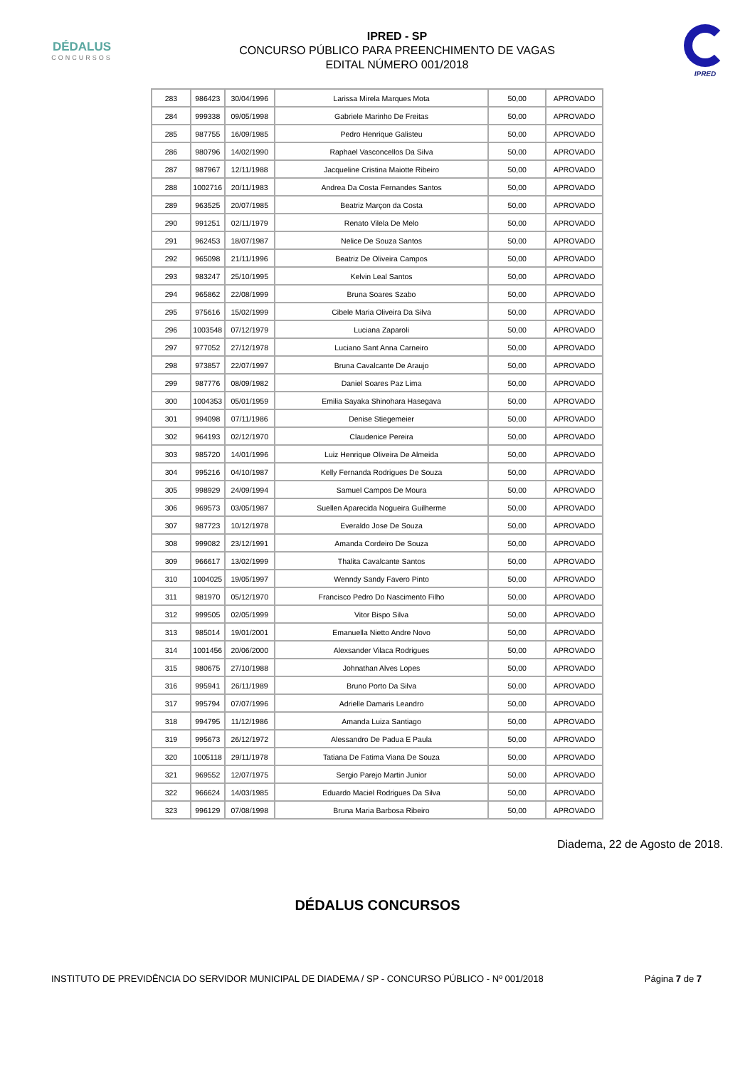DÉDALUS
CONCURSOS
IPRED - SP
CONCURSO PÚBLICO PARA PREENCHIMENTO DE VAGAS
EDITAL NÚMERO 001/2018
IPRED
| 283 | 986423 | 30/04/1996 | Larissa Mirela Marques Mota | 50,00 | APROVADO |
| 284 | 999338 | 09/05/1998 | Gabriele Marinho De Freitas | 50,00 | APROVADO |
| 285 | 987755 | 16/09/1985 | Pedro Henrique Galisteu | 50,00 | APROVADO |
| 286 | 980796 | 14/02/1990 | Raphael Vasconcellos Da Silva | 50,00 | APROVADO |
| 287 | 987967 | 12/11/1988 | Jacqueline Cristina Maiotte Ribeiro | 50,00 | APROVADO |
| 288 | 1002716 | 20/11/1983 | Andrea Da Costa Fernandes Santos | 50,00 | APROVADO |
| 289 | 963525 | 20/07/1985 | Beatriz Marçon da Costa | 50,00 | APROVADO |
| 290 | 991251 | 02/11/1979 | Renato Vilela De Melo | 50,00 | APROVADO |
| 291 | 962453 | 18/07/1987 | Nelice De Souza Santos | 50,00 | APROVADO |
| 292 | 965098 | 21/11/1996 | Beatriz De Oliveira Campos | 50,00 | APROVADO |
| 293 | 983247 | 25/10/1995 | Kelvin Leal Santos | 50,00 | APROVADO |
| 294 | 965862 | 22/08/1999 | Bruna Soares Szabo | 50,00 | APROVADO |
| 295 | 975616 | 15/02/1999 | Cibele Maria Oliveira Da Silva | 50,00 | APROVADO |
| 296 | 1003548 | 07/12/1979 | Luciana Zaparoli | 50,00 | APROVADO |
| 297 | 977052 | 27/12/1978 | Luciano Sant Anna Carneiro | 50,00 | APROVADO |
| 298 | 973857 | 22/07/1997 | Bruna Cavalcante De Araujo | 50,00 | APROVADO |
| 299 | 987776 | 08/09/1982 | Daniel Soares Paz Lima | 50,00 | APROVADO |
| 300 | 1004353 | 05/01/1959 | Emilia Sayaka Shinohara Hasegava | 50,00 | APROVADO |
| 301 | 994098 | 07/11/1986 | Denise Stiegemeier | 50,00 | APROVADO |
| 302 | 964193 | 02/12/1970 | Claudenice Pereira | 50,00 | APROVADO |
| 303 | 985720 | 14/01/1996 | Luiz Henrique Oliveira De Almeida | 50,00 | APROVADO |
| 304 | 995216 | 04/10/1987 | Kelly Fernanda Rodrigues De Souza | 50,00 | APROVADO |
| 305 | 998929 | 24/09/1994 | Samuel Campos De Moura | 50,00 | APROVADO |
| 306 | 969573 | 03/05/1987 | Suellen Aparecida Nogueira Guilherme | 50,00 | APROVADO |
| 307 | 987723 | 10/12/1978 | Everaldo Jose De Souza | 50,00 | APROVADO |
| 308 | 999082 | 23/12/1991 | Amanda Cordeiro De Souza | 50,00 | APROVADO |
| 309 | 966617 | 13/02/1999 | Thalita Cavalcante Santos | 50,00 | APROVADO |
| 310 | 1004025 | 19/05/1997 | Wenndy Sandy Favero Pinto | 50,00 | APROVADO |
| 311 | 981970 | 05/12/1970 | Francisco Pedro Do Nascimento Filho | 50,00 | APROVADO |
| 312 | 999505 | 02/05/1999 | Vitor Bispo Silva | 50,00 | APROVADO |
| 313 | 985014 | 19/01/2001 | Emanuella Nietto Andre Novo | 50,00 | APROVADO |
| 314 | 1001456 | 20/06/2000 | Alexsander Vilaca Rodrigues | 50,00 | APROVADO |
| 315 | 980675 | 27/10/1988 | Johnathan Alves Lopes | 50,00 | APROVADO |
| 316 | 995941 | 26/11/1989 | Bruno Porto Da Silva | 50,00 | APROVADO |
| 317 | 995794 | 07/07/1996 | Adrielle Damaris Leandro | 50,00 | APROVADO |
| 318 | 994795 | 11/12/1986 | Amanda Luiza Santiago | 50,00 | APROVADO |
| 319 | 995673 | 26/12/1972 | Alessandro De Padua E Paula | 50,00 | APROVADO |
| 320 | 1005118 | 29/11/1978 | Tatiana De Fatima Viana De Souza | 50,00 | APROVADO |
| 321 | 969552 | 12/07/1975 | Sergio Parejo Martin Junior | 50,00 | APROVADO |
| 322 | 966624 | 14/03/1985 | Eduardo Maciel Rodrigues Da Silva | 50,00 | APROVADO |
| 323 | 996129 | 07/08/1998 | Bruna Maria Barbosa Ribeiro | 50,00 | APROVADO |
Diadema, 22 de Agosto de 2018.
DÉDALUS CONCURSOS
INSTITUTO DE PREVIDÊNCIA DO SERVIDOR MUNICIPAL DE DIADEMA / SP - CONCURSO PÚBLICO - Nº 001/2018 Página 7 de 7